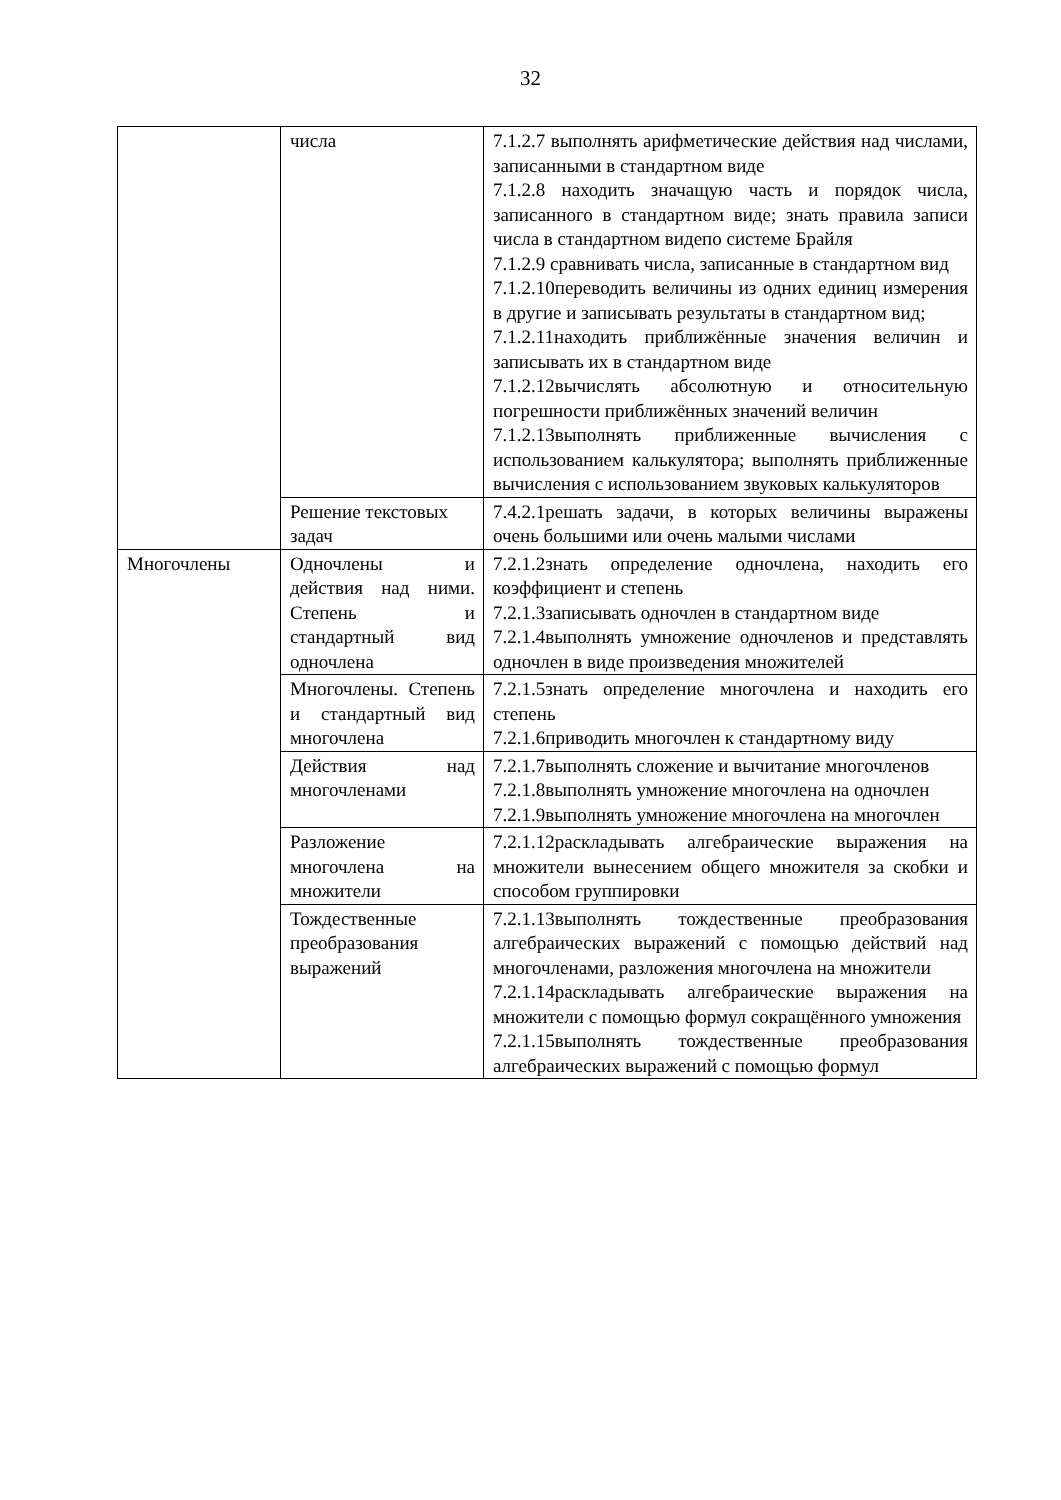32
| | числа | 7.1.2.7 выполнять арифметические действия над числами, записанными в стандартном виде 7.1.2.8 находить значащую часть и порядок числа, записанного в стандартном виде; знать правила записи числа в стандартном видепо системе Брайля 7.1.2.9 сравнивать числа, записанные в стандартном вид 7.1.2.10переводить величины из одних единиц измерения в другие и записывать результаты в стандартном вид; 7.1.2.11находить приближённые значения величин и записывать их в стандартном виде 7.1.2.12вычислять абсолютную и относительную погрешности приближённых значений величин 7.1.2.13выполнять приближенные вычисления с использованием калькулятора; выполнять приближенные вычисления с использованием звуковых калькуляторов |
| | Решение текстовых задач | 7.4.2.1решать задачи, в которых величины выражены очень большими или очень малыми числами |
| Многочлены | Одночлены и действия над ними. Степень и стандартный вид одночлена | 7.2.1.2знать определение одночлена, находить его коэффициент и степень 7.2.1.3записывать одночлен в стандартном виде 7.2.1.4выполнять умножение одночленов и представлять одночлен в виде произведения множителей |
| | Многочлены. Степень и стандартный вид многочлена | 7.2.1.5знать определение многочлена и находить его степень 7.2.1.6приводить многочлен к стандартному виду |
| | Действия над многочленами | 7.2.1.7выполнять сложение и вычитание многочленов 7.2.1.8выполнять умножение многочлена на одночлен 7.2.1.9выполнять умножение многочлена на многочлен |
| | Разложение многочлена на множители | 7.2.1.12раскладывать алгебраические выражения на множители вынесением общего множителя за скобки и способом группировки |
| | Тождественные преобразования выражений | 7.2.1.13выполнять тождественные преобразования алгебраических выражений с помощью действий над многочленами, разложения многочлена на множители 7.2.1.14раскладывать алгебраические выражения на множители с помощью формул сокращённого умножения 7.2.1.15выполнять тождественные преобразования алгебраических выражений с помощью формул |